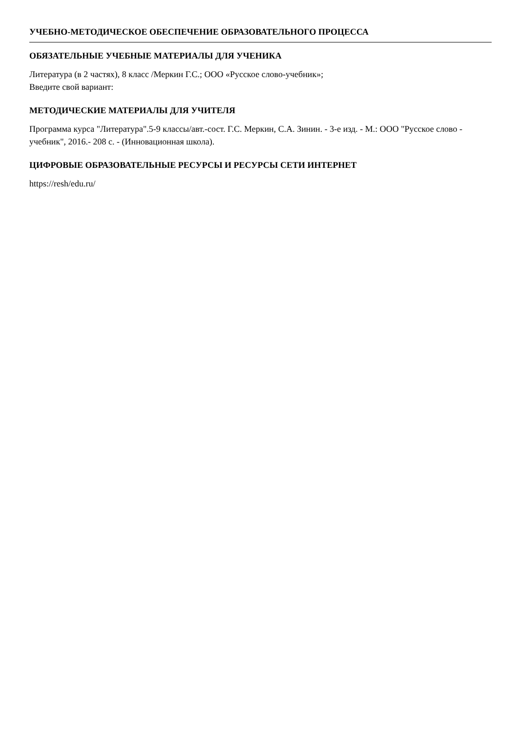УЧЕБНО-МЕТОДИЧЕСКОЕ ОБЕСПЕЧЕНИЕ ОБРАЗОВАТЕЛЬНОГО ПРОЦЕССА
ОБЯЗАТЕЛЬНЫЕ УЧЕБНЫЕ МАТЕРИАЛЫ ДЛЯ УЧЕНИКА
Литература (в 2 частях), 8 класс /Меркин Г.С.; ООО «Русское слово-учебник»;
Введите свой вариант:
МЕТОДИЧЕСКИЕ МАТЕРИАЛЫ ДЛЯ УЧИТЕЛЯ
Программа курса "Литература".5-9 классы/авт.-сост. Г.С. Меркин, С.А. Зинин. - 3-е изд. - М.: ООО "Русское слово - учебник", 2016.- 208 с. - (Инновационная школа).
ЦИФРОВЫЕ ОБРАЗОВАТЕЛЬНЫЕ РЕСУРСЫ И РЕСУРСЫ СЕТИ ИНТЕРНЕТ
https://resh/edu.ru/